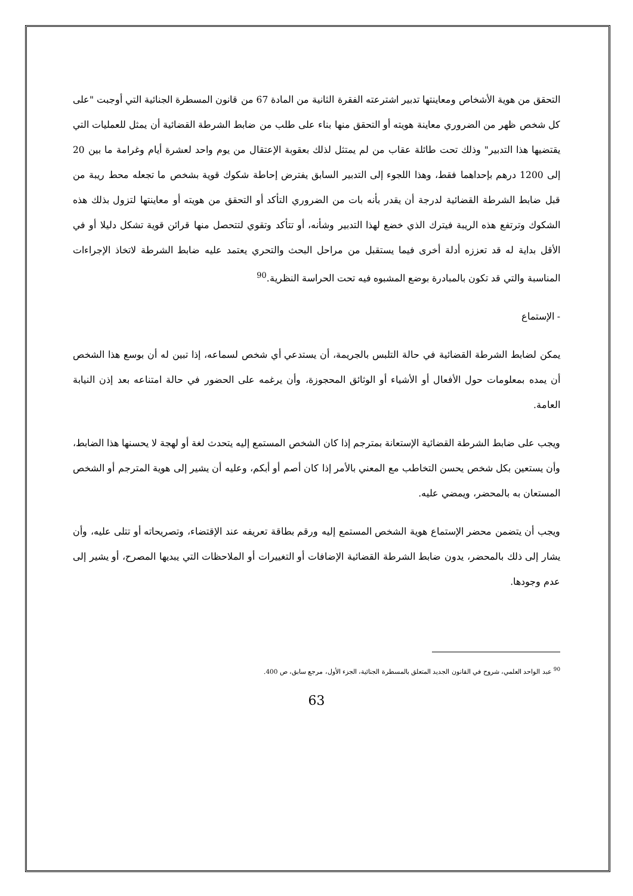التحقق من هوية الأشخاص ومعاينتها تدبير اشترعته الفقرة الثانية من المادة 67 من قانون المسطرة الجنائية التي أوجبت "على كل شخص ظهر من الضروري معاينة هويته أو التحقق منها بناء على طلب من ضابط الشرطة القضائية أن يمثل للعمليات التي يقتضيها هذا التدبير" وذلك تحت طائلة عقاب من لم يمتثل لذلك بعقوبة الإعتقال من يوم واحد لعشرة أيام وغرامة ما بين 20 إلى 1200 درهم بإحداهما فقط، وهذا اللجوء إلى التدبير السابق يفترض إحاطة شكوك قوية بشخص ما تجعله محط ريبة من قبل ضابط الشرطة القضائية لدرجة أن يقدر بأنه بات من الضروري التأكد أو التحقق من هويته أو معاينتها لتزول بذلك هذه الشكوك وترتفع هذه الريبة فيترك الذي خضع لهذا التدبير وشأنه، أو تتأكد وتقوي لتتحصل منها قرائن قوية تشكل دليلا أو في الأقل بداية له قد تعززه أدلة أخرى فيما يستقبل من مراحل البحث والتحري يعتمد عليه ضابط الشرطة لاتخاذ الإجراءات المناسبة والتي قد تكون بالمبادرة بوضع المشبوه فيه تحت الحراسة النظرية.<sup>90</sup>
- الإستماع
يمكن لضابط الشرطة القضائية في حالة التلبس بالجريمة، أن يستدعي أي شخص لسماعه، إذا تبين له أن بوسع هذا الشخص أن يمده بمعلومات حول الأفعال أو الأشياء أو الوثائق المحجوزة، وأن يرغمه على الحضور في حالة امتناعه بعد إذن النيابة العامة.
ويجب على ضابط الشرطة القضائية الإستعانة بمترجم إذا كان الشخص المستمع إليه يتحدث لغة أو لهجة لا يحسنها هذا الضابط، وأن يستعين بكل شخص يحسن التخاطب مع المعني بالأمر إذا كان أصم أو أبكم، وعليه أن يشير إلى هوية المترجم أو الشخص المستعان به بالمحضر، ويمضي عليه.
ويجب أن يتضمن محضر الإستماع هوية الشخص المستمع إليه ورقم بطاقة تعريفه عند الإقتضاء، وتصريحاته أو تتلى عليه، وأن يشار إلى ذلك بالمحضر، يدون ضابط الشرطة القضائية الإضافات أو التغييرات أو الملاحظات التي يبديها المصرح، أو يشير إلى عدم وجودها.
<sup>90</sup> عبد الواحد العلمي، شروح في القانون الجديد المتعلق بالمسطرة الجنائية، الجزء الأول، مرجع سابق، ص 400.
63